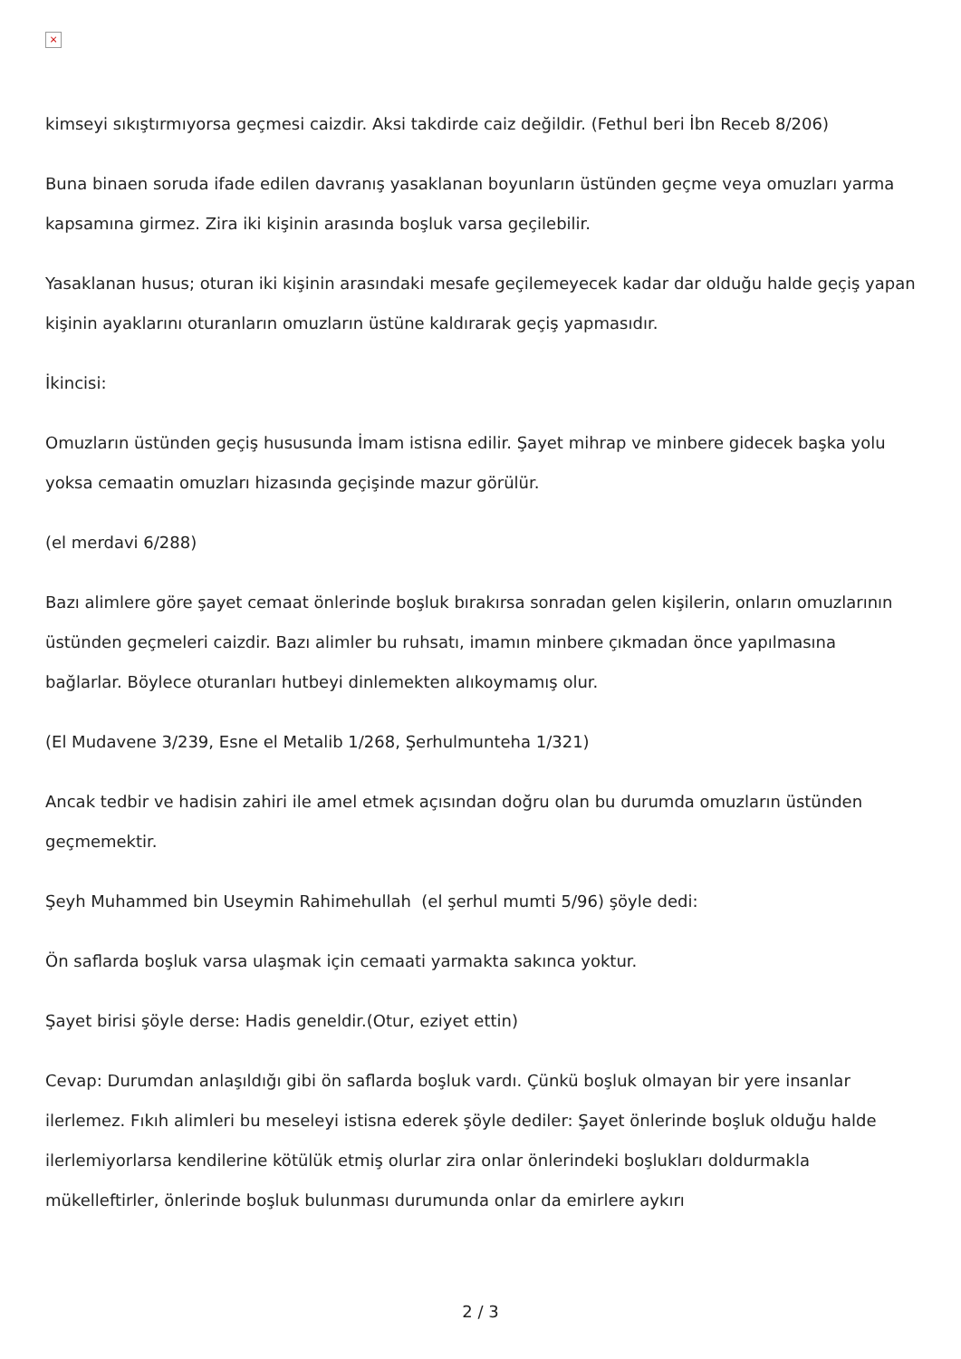×
kimseyi sıkıştırmıyorsa geçmesi caizdir. Aksi takdirde caiz değildir. (Fethul beri İbn Receb 8/206)
Buna binaen soruda ifade edilen davranış yasaklanan boyunların üstünden geçme veya omuzları yarma kapsamına girmez. Zira iki kişinin arasında boşluk varsa geçilebilir.
Yasaklanan husus; oturan iki kişinin arasındaki mesafe geçilemeyecek kadar dar olduğu halde geçiş yapan kişinin ayaklarını oturanların omuzların üstüne kaldırarak geçiş yapmasıdır.
İkincisi:
Omuzların üstünden geçiş hususunda İmam istisna edilir. Şayet mihrap ve minbere gidecek başka yolu yoksa cemaatin omuzları hizasında geçişinde mazur görülür.
(el merdavi 6/288)
Bazı alimlere göre şayet cemaat önlerinde boşluk bırakırsa sonradan gelen kişilerin, onların omuzlarının üstünden geçmeleri caizdir. Bazı alimler bu ruhsatı, imamın minbere çıkmadan önce yapılmasına bağlarlar. Böylece oturanları hutbeyi dinlemekten alıkoymamış olur.
(El Mudavene 3/239, Esne el Metalib 1/268, Şerhulmunteha 1/321)
Ancak tedbir ve hadisin zahiri ile amel etmek açısından doğru olan bu durumda omuzların üstünden geçmemektir.
Şeyh Muhammed bin Useymin Rahimehullah (el şerhul mumti 5/96) şöyle dedi:
Ön saflarda boşluk varsa ulaşmak için cemaati yarmakta sakınca yoktur.
Şayet birisi şöyle derse: Hadis geneldir.(Otur, eziyet ettin)
Cevap: Durumdan anlaşıldığı gibi ön saflarda boşluk vardı. Çünkü boşluk olmayan bir yere insanlar ilerlemez. Fıkıh alimleri bu meseleyi istisna ederek şöyle dediler: Şayet önlerinde boşluk olduğu halde ilerlemiyorlarsa kendilerine kötülük etmiş olurlar zira onlar önlerindeki boşlukları doldurmakla mükelleftirler, önlerinde boşluk bulunması durumunda onlar da emirlere aykırı
2 / 3